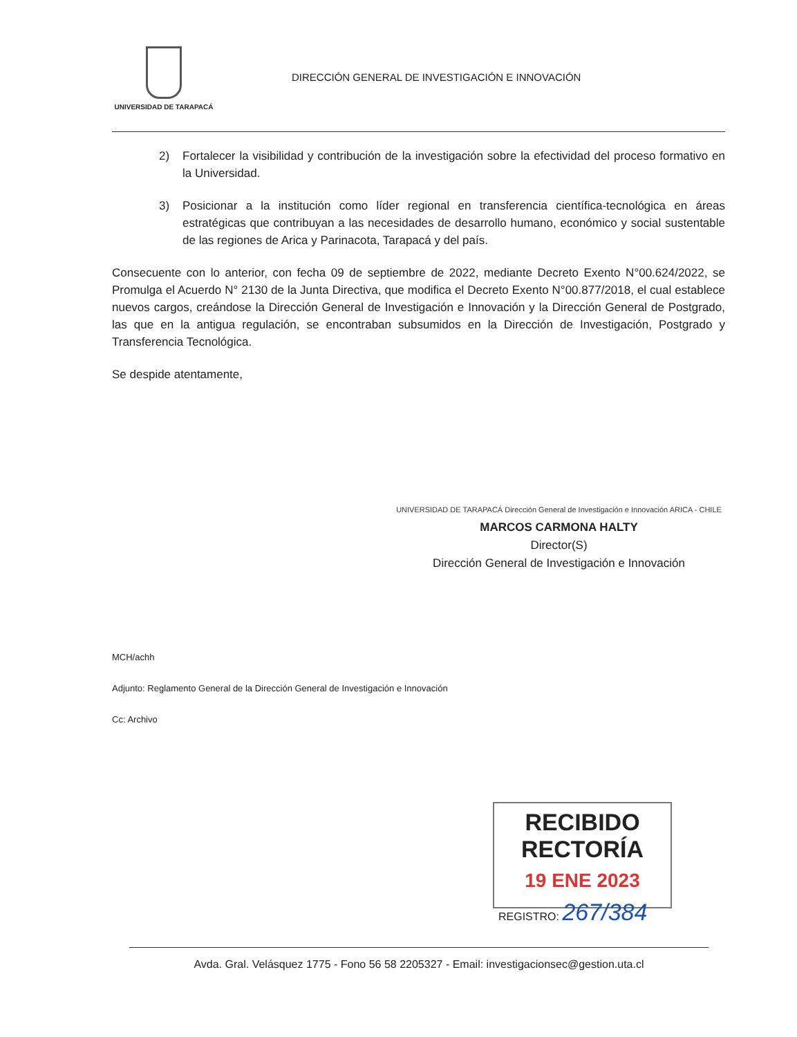UNIVERSIDAD DE TARAPACÁ
DIRECCIÓN GENERAL DE INVESTIGACIÓN E INNOVACIÓN
2) Fortalecer la visibilidad y contribución de la investigación sobre la efectividad del proceso formativo en la Universidad.
3) Posicionar a la institución como líder regional en transferencia científica-tecnológica en áreas estratégicas que contribuyan a las necesidades de desarrollo humano, económico y social sustentable de las regiones de Arica y Parinacota, Tarapacá y del país.
Consecuente con lo anterior, con fecha 09 de septiembre de 2022, mediante Decreto Exento N°00.624/2022, se Promulga el Acuerdo N° 2130 de la Junta Directiva, que modifica el Decreto Exento N°00.877/2018, el cual establece nuevos cargos, creándose la Dirección General de Investigación e Innovación y la Dirección General de Postgrado, las que en la antigua regulación, se encontraban subsumidos en la Dirección de Investigación, Postgrado y Transferencia Tecnológica.
Se despide atentamente,
UNIVERSIDAD DE TARAPACÁ Dirección General de Investigación e Innovación ARICA - CHILE
MARCOS CARMONA HALTY
Director(S)
Dirección General de Investigación e Innovación
MCH/achh
Adjunto: Reglamento General de la Dirección General de Investigación e Innovación
Cc: Archivo
RECIBIDO RECTORÍA
19 ENE 2023
REGISTRO: 267/384
Avda. Gral. Velásquez 1775 - Fono 56 58 2205327 - Email: investigacionsec@gestion.uta.cl